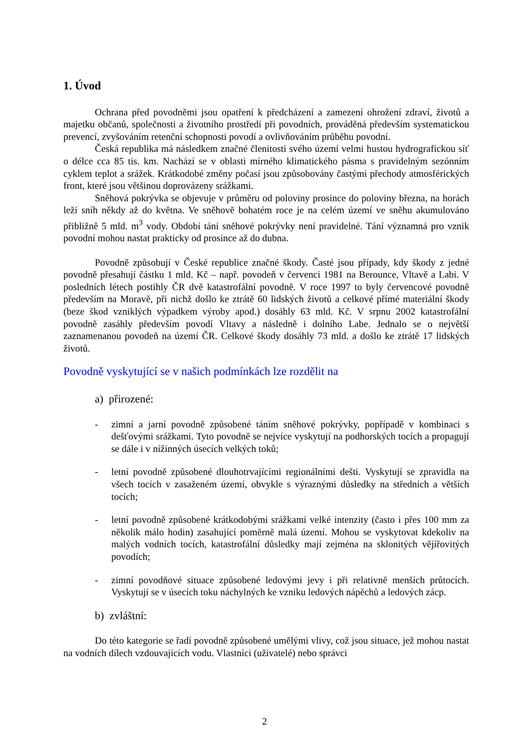1. Úvod
Ochrana před povodněmi jsou opatření k předcházení a zamezení ohrožení zdraví, životů a majetku občanů, společnosti a životního prostředí při povodních, prováděná především systematickou prevencí, zvyšováním retenční schopnosti povodí a ovlivňováním průběhu povodní.
Česká republika má následkem značné členitosti svého území velmi hustou hydrografickou síť o délce cca 85 tis. km. Nachází se v oblasti mírného klimatického pásma s pravidelným sezónním cyklem teplot a srážek. Krátkodobé změny počasí jsou způsobovány častými přechody atmosférických front, které jsou většinou doprovázeny srážkami.
Sněhová pokrývka se objevuje v průměru od poloviny prosince do poloviny března, na horách leží sníh někdy až do května. Ve sněhově bohatém roce je na celém území ve sněhu akumulováno přibližně 5 mld. m<sup>3</sup> vody. Období tání sněhové pokrývky není pravidelné. Tání významná pro vznik povodní mohou nastat prakticky od prosince až do dubna.
Povodně způsobují v České republice značné škody. Časté jsou případy, kdy škody z jedné povodně přesahují částku 1 mld. Kč – např. povodeň v červenci 1981 na Berounce, Vltavě a Labi. V posledních létech postihly ČR dvě katastrofální povodně. V roce 1997 to byly červencové povodně především na Moravě, při nichž došlo ke ztrátě 60 lidských životů a celkové přímé materiální škody (beze škod vzniklých výpadkem výroby apod.) dosáhly 63 mld. Kč. V srpnu 2002 katastrofální povodně zasáhly především povodí Vltavy a následně i dolního Labe. Jednalo se o největší zaznamenanou povodeň na území ČR. Celkové škody dosáhly 73 mld. a došlo ke ztrátě 17 lidských životů.
Povodně vyskytující se v našich podmínkách lze rozdělit na
a) přirozené:
- zimní a jarní povodně způsobené táním sněhové pokrývky, popřípadě v kombinaci s dešťovými srážkami. Tyto povodně se nejvíce vyskytují na podhorských tocích a propagují se dále i v nížinných úsecích velkých toků;
- letní povodně způsobené dlouhotrvajícími regionálními dešti. Vyskytují se zpravidla na všech tocích v zasaženém území, obvykle s výraznými důsledky na středních a větších tocích;
- letní povodně způsobené krátkodobými srážkami velké intenzity (často i přes 100 mm za několik málo hodin) zasahující poměrně malá území. Mohou se vyskytovat kdekoliv na malých vodních tocích, katastrofální důsledky mají zejména na sklonitých vějířovitých povodích;
- zimní povodňové situace způsobené ledovými jevy i při relativně menších průtocích. Vyskytují se v úsecích toku náchylných ke vzniku ledových nápěchů a ledových zácp.
b) zvláštní:
Do této kategorie se řadí povodně způsobené umělými vlivy, což jsou situace, jež mohou nastat na vodních dílech vzdouvajících vodu. Vlastníci (uživatelé) nebo správci
2